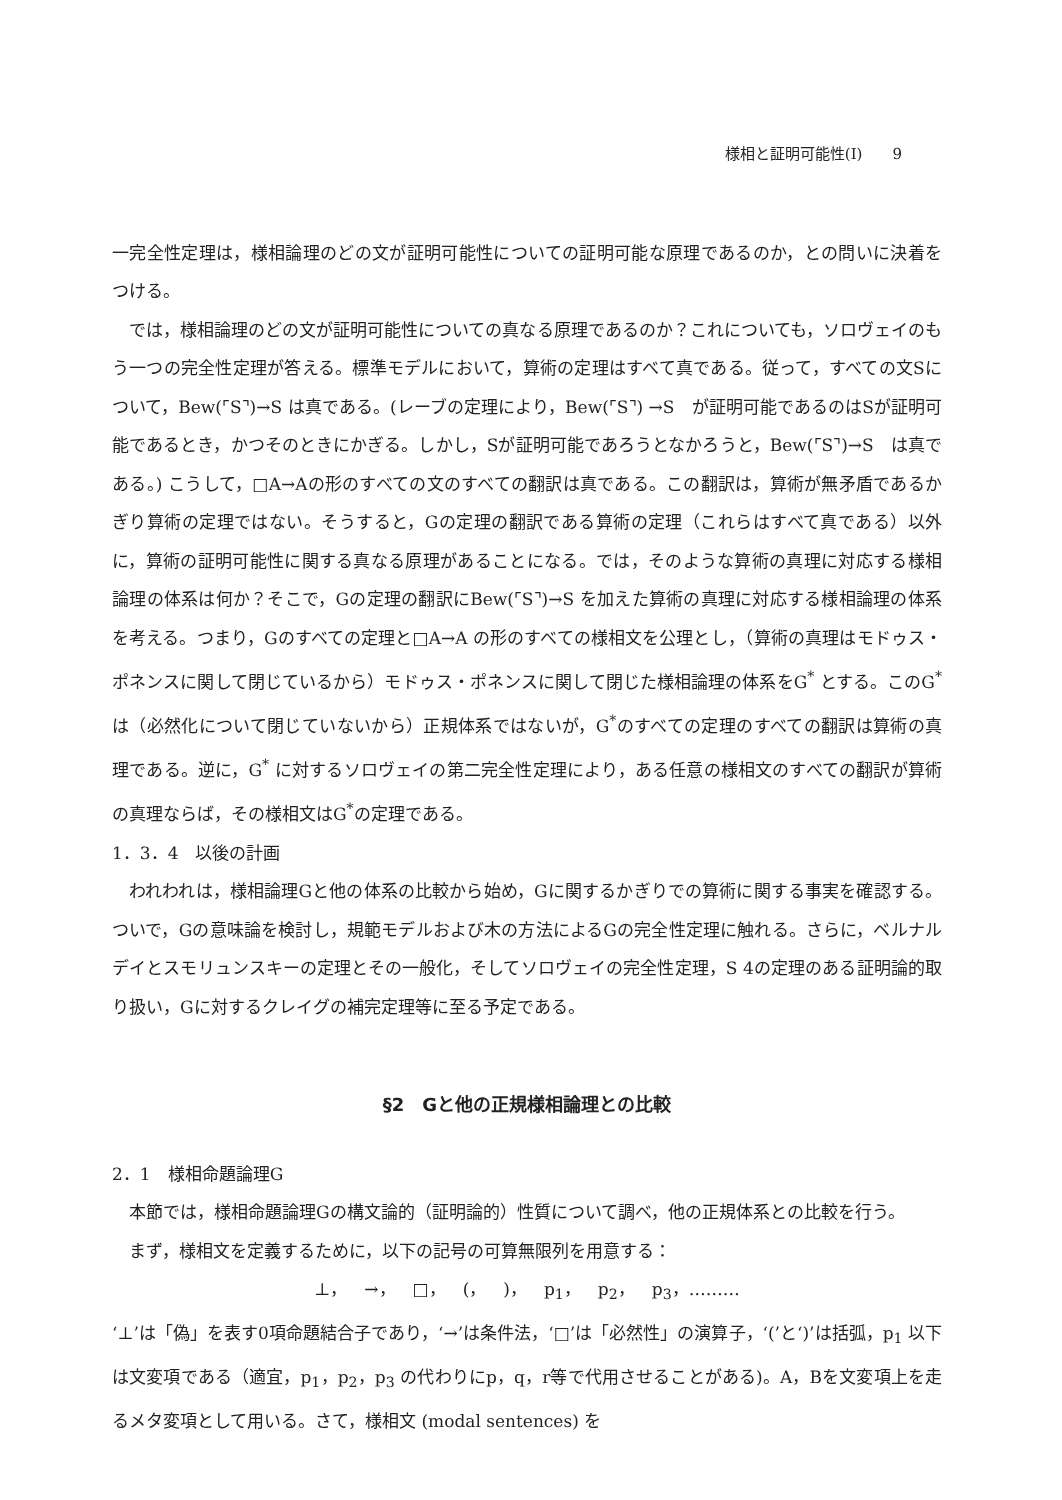様相と証明可能性(Ⅰ)　　9
一完全性定理は，様相論理のどの文が証明可能性についての証明可能な原理であるのか，との問いに決着をつける。
では，様相論理のどの文が証明可能性についての真なる原理であるのか？これについても，ソロヴェイのもう一つの完全性定理が答える。標準モデルにおいて，算術の定理はすべて真である。従って，すべての文Sについて，Bew(⌜S⌝)→S は真である。(レーブの定理により，Bew(⌜S⌝) →S　が証明可能であるのはSが証明可能であるとき，かつそのときにかぎる。しかし，Sが証明可能であろうとなかろうと，Bew(⌜S⌝)→S　は真である。) こうして，□A→Aの形のすべての文のすべての翻訳は真である。この翻訳は，算術が無矛盾であるかぎり算術の定理ではない。そうすると，Gの定理の翻訳である算術の定理（これらはすべて真である）以外に，算術の証明可能性に関する真なる原理があることになる。では，そのような算術の真理に対応する様相論理の体系は何か？そこで，Gの定理の翻訳にBew(⌜S⌝)→S を加えた算術の真理に対応する様相論理の体系を考える。つまり，Gのすべての定理と□A→A の形のすべての様相文を公理とし，（算術の真理はモドゥス・ポネンスに関して閉じているから）モドゥス・ポネンスに関して閉じた様相論理の体系をG<sup>*</sup> とする。このG<sup>*</sup>は（必然化について閉じていないから）正規体系ではないが，G<sup>*</sup>のすべての定理のすべての翻訳は算術の真理である。逆に，G<sup>*</sup> に対するソロヴェイの第二完全性定理により，ある任意の様相文のすべての翻訳が算術の真理ならば，その様相文はG<sup>*</sup>の定理である。
1．3．4　以後の計画
われわれは，様相論理Gと他の体系の比較から始め，Gに関するかぎりでの算術に関する事実を確認する。ついで，Gの意味論を検討し，規範モデルおよび木の方法によるGの完全性定理に触れる。さらに，ベルナルデイとスモリュンスキーの定理とその一般化，そしてソロヴェイの完全性定理，S 4の定理のある証明論的取り扱い，Gに対するクレイグの補完定理等に至る予定である。
§2　Gと他の正規様相論理との比較
2．1　様相命題論理G
本節では，様相命題論理Gの構文論的（証明論的）性質について調べ，他の正規体系との比較を行う。
まず，様相文を定義するために，以下の記号の可算無限列を用意する：
⊥，　→，　□，　(，　)，　p<sub>1</sub>，　p<sub>2</sub>，　p<sub>3</sub>，………
‘⊥’は「偽」を表す0項命題結合子であり，‘→’は条件法，‘□’は「必然性」の演算子，‘(’と‘)’は括弧，p<sub>1</sub> 以下は文変項である（適宜，p<sub>1</sub>，p<sub>2</sub>，p<sub>3</sub> の代わりにp，q，r等で代用させることがある)。A，Bを文変項上を走るメタ変項として用いる。さて，様相文 (modal sentences) を